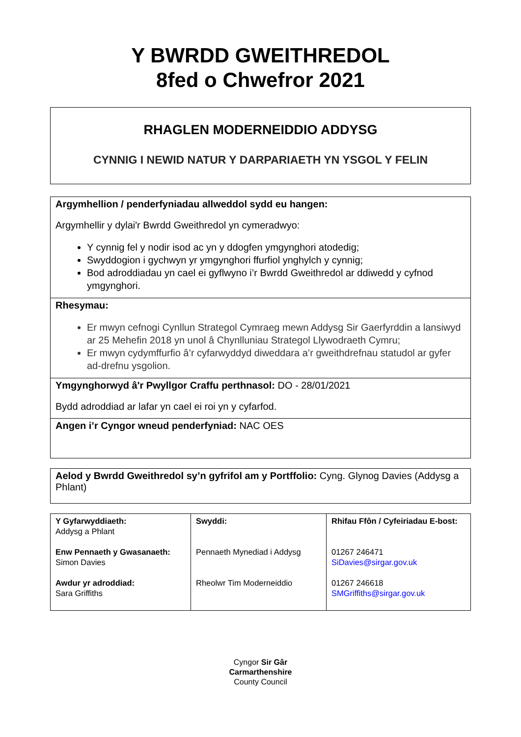Y BWRDD GWEITHREDOL
8fed o Chwefror 2021
RHAGLEN MODERNEIDDIO ADDYSG
CYNNIG I NEWID NATUR Y DARPARIAETH YN YSGOL Y FELIN
Argymhellion / penderfyniadau allweddol sydd eu hangen:
Argymhellir y dylai'r Bwrdd Gweithredol yn cymeradwyo:
Y cynnig fel y nodir isod ac yn y ddogfen ymgynghori atodedig;
Swyddogion i gychwyn yr ymgynghori ffurfiol ynghylch y cynnig;
Bod adroddiadau yn cael ei gyflwyno i’r Bwrdd Gweithredol ar ddiwedd y cyfnod ymgynghori.
Rhesymau:
Er mwyn cefnogi Cynllun Strategol Cymraeg mewn Addysg Sir Gaerfyrddin a lansiwyd ar 25 Mehefin 2018 yn unol â Chynlluniau Strategol Llywodraeth Cymru;
Er mwyn cydymffurfio â’r cyfarwyddyd diweddara a’r gweithdrefnau statudol ar gyfer ad-drefnu ysgolion.
Ymgynghorwyd â'r Pwyllgor Craffu perthnasol: DO - 28/01/2021
Bydd adroddiad ar lafar yn cael ei roi yn y cyfarfod.
Angen i’r Cyngor wneud penderfyniad: NAC OES
Aelod y Bwrdd Gweithredol sy’n gyfrifol am y Portffolio: Cyng. Glynog Davies (Addysg a Phlant)
| Y Gyfarwyddiaeth: Addysg a Phlant Enw Pennaeth y Gwasanaeth: Simon Davies Awdur yr adroddiad: Sara Griffiths | Swyddi: Pennaeth Mynediad i Addysg Rheolwr Tim Moderneiddio | Rhifau Ffôn / Cyfeiriadau E-bost: 01267 246471 SiDavies@sirgar.gov.uk 01267 246618 SMGriffiths@sirgar.gov.uk |
Cyngor Sir Gâr
Carmarthenshire
County Council